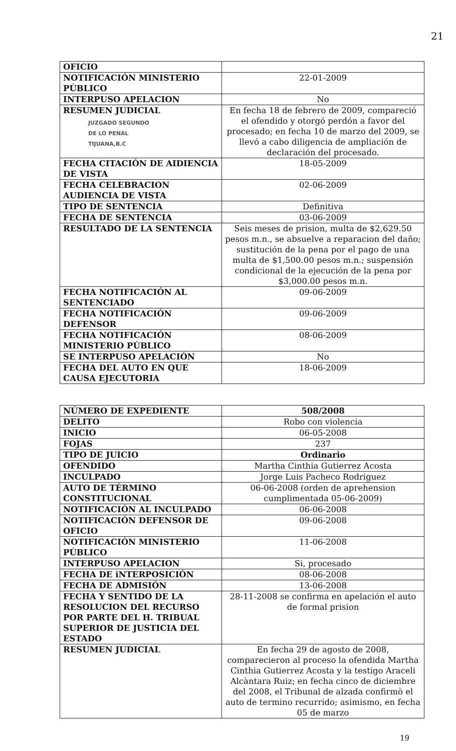21
| OFICIO | |
| NOTIFICACIÓN MINISTERIO PÚBLICO | 22-01-2009 |
| INTERPUSO APELACION | No |
| RESUMEN JUDICIAL JUZGADO SEGUNDO DE LO PENAL TIJUANA,B.C | En fecha 18 de febrero de 2009, compareció el ofendido y otorgó perdón a favor del procesado; en fecha 10 de marzo del 2009, se llevó a cabo diligencia de ampliación de declaración del procesado. |
| FECHA CITACIÓN DE AIDIENCIA DE VISTA | 18-05-2009 |
| FECHA CELEBRACION AUDIENCIA DE VISTA | 02-06-2009 |
| TIPO DE SENTENCIA | Definitiva |
| FECHA DE SENTENCIA | 03-06-2009 |
| RESULTADO DE LA SENTENCIA | Seis meses de prision, multa de $2,629.50 pesos m.n., se absuelve a reparacion del daño; sustitución de la pena por el pago de una multa de $1,500.00 pesos m.n.; suspensión condicional de la ejecución de la pena por $3,000.00 pesos m.n. |
| FECHA NOTIFICACIÓN AL SENTENCIADO | 09-06-2009 |
| FECHA NOTIFICACIÓN DEFENSOR | 09-06-2009 |
| FECHA NOTIFICACIÓN MINISTERIO PÚBLICO | 08-06-2009 |
| SE INTERPUSO APELACIÓN | No |
| FECHA DEL AUTO EN QUE CAUSA EJECUTORIA | 18-06-2009 |
| NÚMERO DE EXPEDIENTE | 508/2008 |
| DELITO | Robo con violencia |
| INICIO | 06-05-2008 |
| FOJAS | 237 |
| TIPO DE JUICIO | Ordinario |
| OFENDIDO | Martha Cinthia Gutierrez Acosta |
| INCULPADO | Jorge Luis Pacheco Rodriguez |
| AUTO DE TÉRMINO CONSTITUCIONAL | 06-06-2008 (orden de aprehension cumplimentada 05-06-2009) |
| NOTIFICACIÓN AL INCULPADO | 06-06-2008 |
| NOTIFICACIÓN DEFENSOR DE OFICIO | 09-06-2008 |
| NOTIFICACIÓN MINISTERIO PÚBLICO | 11-06-2008 |
| INTERPUSO APELACION | Si, procesado |
| FECHA DE iNTERPOSICIÓN | 08-06-2008 |
| FECHA DE ADMISIÓN | 13-06-2008 |
| FECHA Y SENTIDO DE LA RESOLUCION DEL RECURSO POR PARTE DEL H. TRIBUAL SUPERIOR DE JUSTICIA DEL ESTADO | 28-11-2008 se confirma en apelación el auto de formal prision |
| RESUMEN JUDICIAL | En fecha 29 de agosto de 2008, comparecieron al proceso la ofendida Martha Cinthia Gutierrez Acosta y la testigo Araceli Alcàntara Ruiz; en fecha cinco de diciembre del 2008, el Tribunal de alzada confirmò el auto de termino recurrido; asimismo, en fecha 05 de marzo |
19